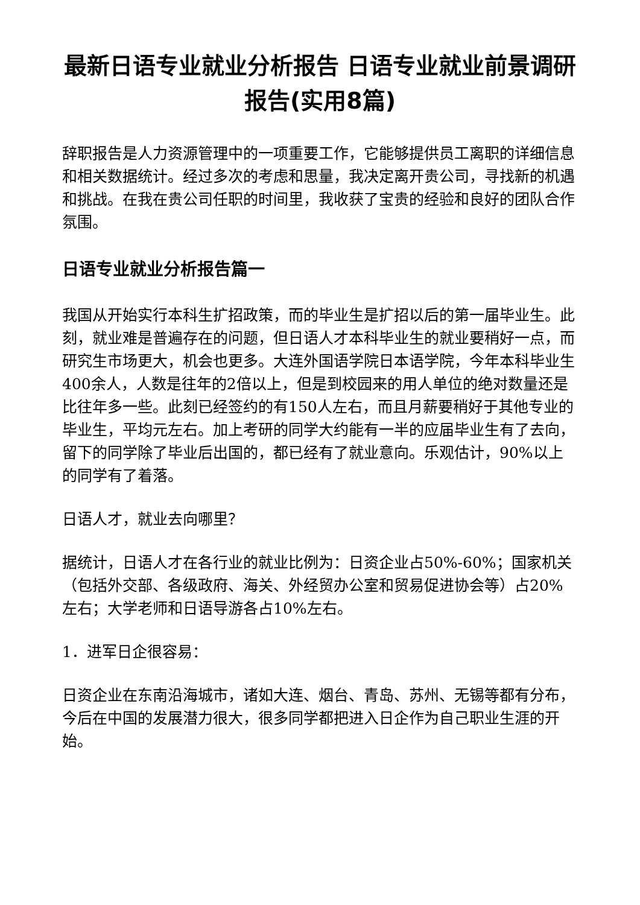最新日语专业就业分析报告 日语专业就业前景调研报告(实用8篇)
辞职报告是人力资源管理中的一项重要工作，它能够提供员工离职的详细信息和相关数据统计。经过多次的考虑和思量，我决定离开贵公司，寻找新的机遇和挑战。在我在贵公司任职的时间里，我收获了宝贵的经验和良好的团队合作氛围。
日语专业就业分析报告篇一
我国从开始实行本科生扩招政策，而的毕业生是扩招以后的第一届毕业生。此刻，就业难是普遍存在的问题，但日语人才本科毕业生的就业要稍好一点，而研究生市场更大，机会也更多。大连外国语学院日本语学院，今年本科毕业生400余人，人数是往年的2倍以上，但是到校园来的用人单位的绝对数量还是比往年多一些。此刻已经签约的有150人左右，而且月薪要稍好于其他专业的毕业生，平均元左右。加上考研的同学大约能有一半的应届毕业生有了去向，留下的同学除了毕业后出国的，都已经有了就业意向。乐观估计，90%以上的同学有了着落。
日语人才，就业去向哪里？
据统计，日语人才在各行业的就业比例为：日资企业占50%-60%；国家机关（包括外交部、各级政府、海关、外经贸办公室和贸易促进协会等）占20%左右；大学老师和日语导游各占10%左右。
1．进军日企很容易：
日资企业在东南沿海城市，诸如大连、烟台、青岛、苏州、无锡等都有分布，今后在中国的发展潜力很大，很多同学都把进入日企作为自己职业生涯的开始。